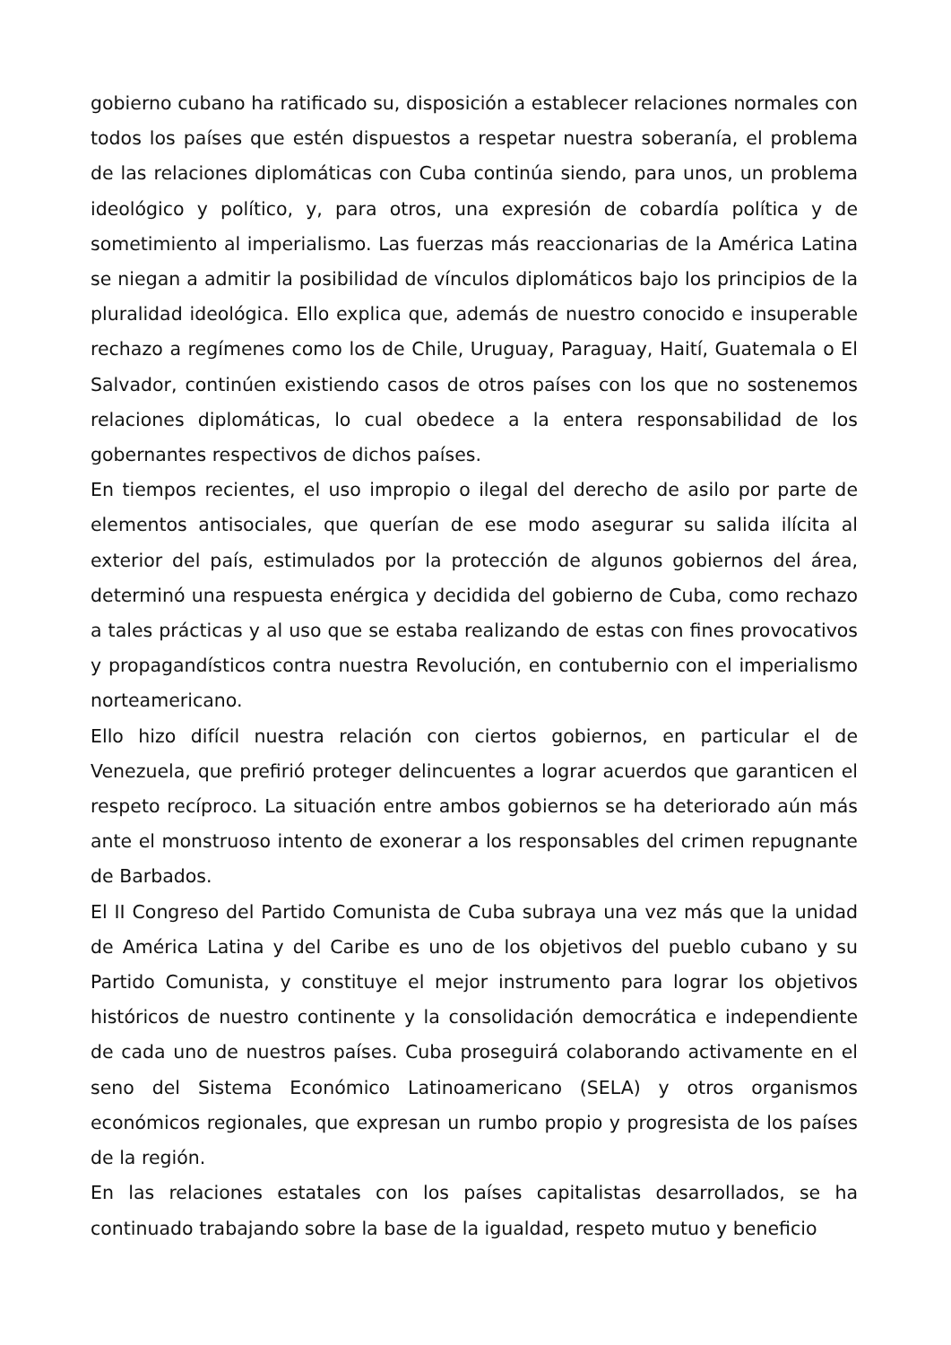gobierno cubano ha ratificado su, disposición a establecer relaciones normales con todos los países que estén dispuestos a respetar nuestra soberanía, el problema de las relaciones diplomáticas con Cuba continúa siendo, para unos, un problema ideológico y político, y, para otros, una expresión de cobardía política y de sometimiento al imperialismo. Las fuerzas más reaccionarias de la América Latina se niegan a admitir la posibilidad de vínculos diplomáticos bajo los principios de la pluralidad ideológica. Ello explica que, además de nuestro conocido e insuperable rechazo a regímenes como los de Chile, Uruguay, Paraguay, Haití, Guatemala o El Salvador, continúen existiendo casos de otros países con los que no sostenemos relaciones diplomáticas, lo cual obedece a la entera responsabilidad de los gobernantes respectivos de dichos países.
En tiempos recientes, el uso impropio o ilegal del derecho de asilo por parte de elementos antisociales, que querían de ese modo asegurar su salida ilícita al exterior del país, estimulados por la protección de algunos gobiernos del área, determinó una respuesta enérgica y decidida del gobierno de Cuba, como rechazo a tales prácticas y al uso que se estaba realizando de estas con fines provocativos y propagandísticos contra nuestra Revolución, en contubernio con el imperialismo norteamericano.
Ello hizo difícil nuestra relación con ciertos gobiernos, en particular el de Venezuela, que prefirió proteger delincuentes a lograr acuerdos que garanticen el respeto recíproco. La situación entre ambos gobiernos se ha deteriorado aún más ante el monstruoso intento de exonerar a los responsables del crimen repugnante de Barbados.
El II Congreso del Partido Comunista de Cuba subraya una vez más que la unidad de América Latina y del Caribe es uno de los objetivos del pueblo cubano y su Partido Comunista, y constituye el mejor instrumento para lograr los objetivos históricos de nuestro continente y la consolidación democrática e independiente de cada uno de nuestros países. Cuba proseguirá colaborando activamente en el seno del Sistema Económico Latinoamericano (SELA) y otros organismos económicos regionales, que expresan un rumbo propio y progresista de los países de la región.
En las relaciones estatales con los países capitalistas desarrollados, se ha continuado trabajando sobre la base de la igualdad, respeto mutuo y beneficio